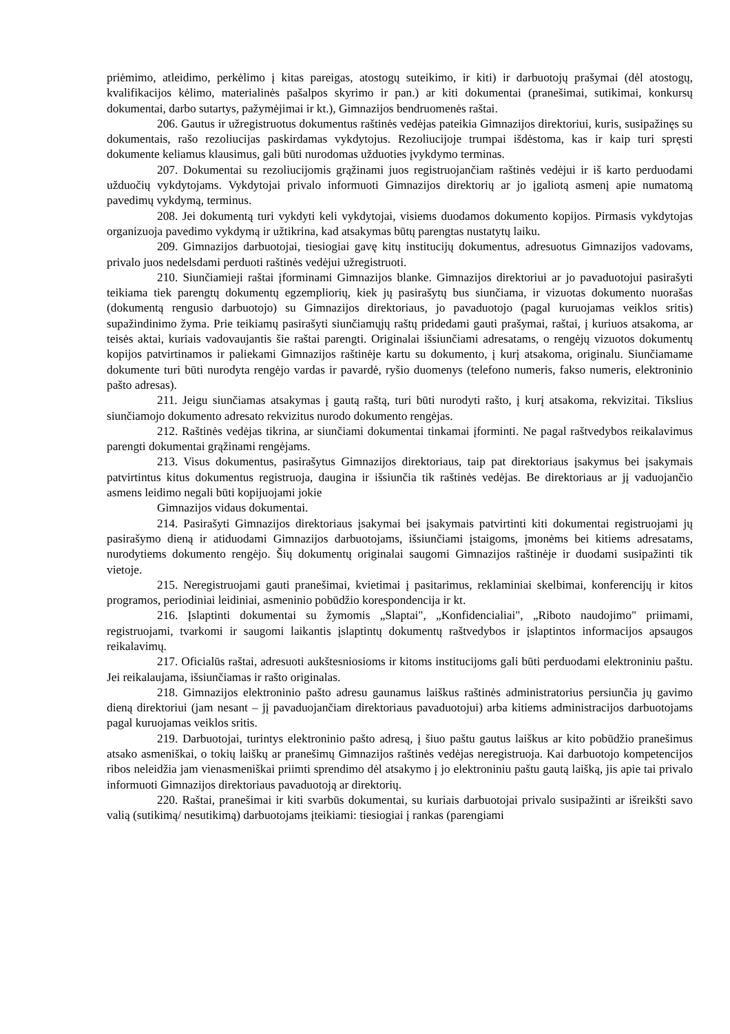priėmimo, atleidimo, perkėlimo į kitas pareigas, atostogų suteikimo, ir kiti) ir darbuotojų prašymai (dėl atostogų, kvalifikacijos kėlimo, materialinės pašalpos skyrimo ir pan.) ar kiti dokumentai (pranešimai, sutikimai, konkursų dokumentai, darbo sutartys, pažymėjimai ir kt.), Gimnazijos bendruomenės raštai.
206. Gautus ir užregistruotus dokumentus raštinės vedėjas pateikia Gimnazijos direktoriui, kuris, susipažinęs su dokumentais, rašo rezoliucijas paskirdamas vykdytojus. Rezoliucijoje trumpai išdėstoma, kas ir kaip turi spręsti dokumente keliamus klausimus, gali būti nurodomas užduoties įvykdymo terminas.
207. Dokumentai su rezoliucijomis grąžinami juos registruojančiam raštinės vedėjui ir iš karto perduodami užduočių vykdytojams. Vykdytojai privalo informuoti Gimnazijos direktorių ar jo įgaliotą asmenį apie numatomą pavedimų vykdymą, terminus.
208. Jei dokumentą turi vykdyti keli vykdytojai, visiems duodamos dokumento kopijos. Pirmasis vykdytojas organizuoja pavedimo vykdymą ir užtikrina, kad atsakymas būtų parengtas nustatytų laiku.
209. Gimnazijos darbuotojai, tiesiogiai gavę kitų institucijų dokumentus, adresuotus Gimnazijos vadovams, privalo juos nedelsdami perduoti raštinės vedėjui užregistruoti.
210. Siunčiamieji raštai įforminami Gimnazijos blanke. Gimnazijos direktoriui ar jo pavaduotojui pasirašyti teikiama tiek parengtų dokumentų egzempliorių, kiek jų pasirašytų bus siunčiama, ir vizuotas dokumento nuorašas (dokumentą rengusio darbuotojo) su Gimnazijos direktoriaus, jo pavaduotojo (pagal kuruojamas veiklos sritis) supažindinimo žyma. Prie teikiamų pasirašyti siunčiamųjų raštų pridedami gauti prašymai, raštai, į kuriuos atsakoma, ar teisės aktai, kuriais vadovaujantis šie raštai parengti. Originalai išsiunčiami adresatams, o rengėjų vizuotos dokumentų kopijos patvirtinamos ir paliekami Gimnazijos raštinėje kartu su dokumento, į kurį atsakoma, originalu. Siunčiamame dokumente turi būti nurodyta rengėjo vardas ir pavardė, ryšio duomenys (telefono numeris, fakso numeris, elektroninio pašto adresas).
211. Jeigu siunčiamas atsakymas į gautą raštą, turi būti nurodyti rašto, į kurį atsakoma, rekvizitai. Tikslius siunčiamojo dokumento adresato rekvizitus nurodo dokumento rengėjas.
212. Raštinės vedėjas tikrina, ar siunčiami dokumentai tinkamai įforminti. Ne pagal raštvedybos reikalavimus parengti dokumentai grąžinami rengėjams.
213. Visus dokumentus, pasirašytus Gimnazijos direktoriaus, taip pat direktoriaus įsakymus bei įsakymais patvirtintus kitus dokumentus registruoja, daugina ir išsiunčia tik raštinės vedėjas. Be direktoriaus ar jį vaduojančio asmens leidimo negali būti kopijuojami jokie
Gimnazijos vidaus dokumentai.
214. Pasirašyti Gimnazijos direktoriaus įsakymai bei įsakymais patvirtinti kiti dokumentai registruojami jų pasirašymo dieną ir atiduodami Gimnazijos darbuotojams, išsiunčiami įstaigoms, įmonėms bei kitiems adresatams, nurodytiems dokumento rengėjo. Šių dokumentų originalai saugomi Gimnazijos raštinėje ir duodami susipažinti tik vietoje.
215. Neregistruojami gauti pranešimai, kvietimai į pasitarimus, reklaminiai skelbimai, konferencijų ir kitos programos, periodiniai leidiniai, asmeninio pobūdžio korespondencija ir kt.
216. Įslaptinti dokumentai su žymomis „Slaptai", „Konfidencialiai", „Riboto naudojimo" priimami, registruojami, tvarkomi ir saugomi laikantis įslaptintų dokumentų raštvedybos ir įslaptintos informacijos apsaugos reikalavimų.
217. Oficialūs raštai, adresuoti aukštesniosioms ir kitoms institucijoms gali būti perduodami elektroniniu paštu. Jei reikalaujama, išsiunčiamas ir rašto originalas.
218. Gimnazijos elektroninio pašto adresu gaunamus laiškus raštinės administratorius persiunčia jų gavimo dieną direktoriui (jam nesant – jį pavaduojančiam direktoriaus pavaduotojui) arba kitiems administracijos darbuotojams pagal kuruojamas veiklos sritis.
219. Darbuotojai, turintys elektroninio pašto adresą, į šiuo paštu gautus laiškus ar kito pobūdžio pranešimus atsako asmeniškai, o tokių laiškų ar pranešimų Gimnazijos raštinės vedėjas neregistruoja. Kai darbuotojo kompetencijos ribos neleidžia jam vienasmeniškai priimti sprendimo dėl atsakymo į jo elektroniniu paštu gautą laišką, jis apie tai privalo informuoti Gimnazijos direktoriaus pavaduotoją ar direktorių.
220. Raštai, pranešimai ir kiti svarbūs dokumentai, su kuriais darbuotojai privalo susipažinti ar išreikšti savo valią (sutikimą/ nesutikimą) darbuotojams įteikiami: tiesiogiai į rankas (parengiami